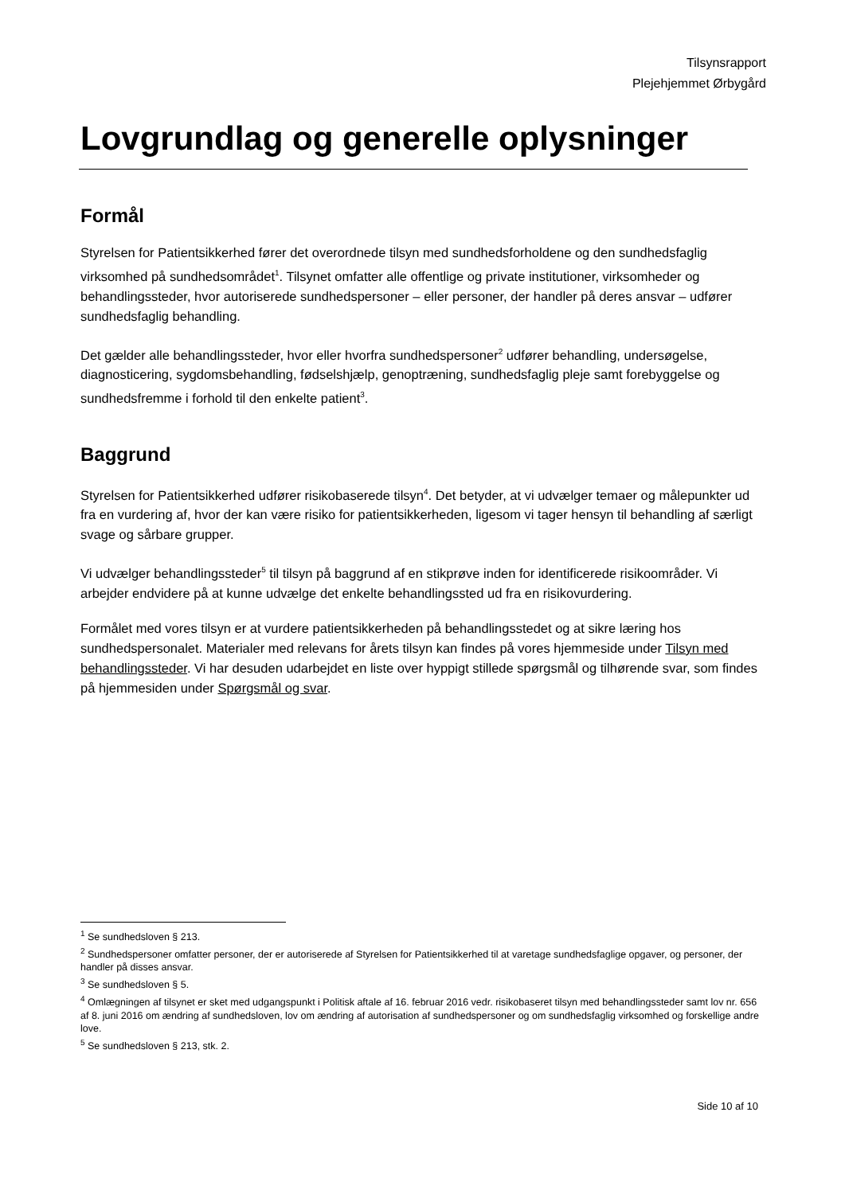Tilsynsrapport
Plejehjemmet Ørbygård
Lovgrundlag og generelle oplysninger
Formål
Styrelsen for Patientsikkerhed fører det overordnede tilsyn med sundhedsforholdene og den sundhedsfaglig virksomhed på sundhedsområdet<sup>1</sup>. Tilsynet omfatter alle offentlige og private institutioner, virksomheder og behandlingssteder, hvor autoriserede sundhedspersoner – eller personer, der handler på deres ansvar – udfører sundhedsfaglig behandling.
Det gælder alle behandlingssteder, hvor eller hvorfra sundhedspersoner<sup>2</sup> udfører behandling, undersøgelse, diagnosticering, sygdomsbehandling, fødselshjælp, genoptræning, sundhedsfaglig pleje samt forebyggelse og sundhedsfremme i forhold til den enkelte patient<sup>3</sup>.
Baggrund
Styrelsen for Patientsikkerhed udfører risikobaserede tilsyn<sup>4</sup>. Det betyder, at vi udvælger temaer og målepunkter ud fra en vurdering af, hvor der kan være risiko for patientsikkerheden, ligesom vi tager hensyn til behandling af særligt svage og sårbare grupper.
Vi udvælger behandlingssteder<sup>5</sup> til tilsyn på baggrund af en stikprøve inden for identificerede risikoområder. Vi arbejder endvidere på at kunne udvælge det enkelte behandlingssted ud fra en risikovurdering.
Formålet med vores tilsyn er at vurdere patientsikkerheden på behandlingsstedet og at sikre læring hos sundhedspersonalet. Materialer med relevans for årets tilsyn kan findes på vores hjemmeside under Tilsyn med behandlingssteder. Vi har desuden udarbejdet en liste over hyppigt stillede spørgsmål og tilhørende svar, som findes på hjemmesiden under Spørgsmål og svar.
<sup>1</sup> Se sundhedsloven § 213.
<sup>2</sup> Sundhedspersoner omfatter personer, der er autoriserede af Styrelsen for Patientsikkerhed til at varetage sundhedsfaglige opgaver, og personer, der handler på disses ansvar.
<sup>3</sup> Se sundhedsloven § 5.
<sup>4</sup> Omlægningen af tilsynet er sket med udgangspunkt i Politisk aftale af 16. februar 2016 vedr. risikobaseret tilsyn med behandlingssteder samt lov nr. 656 af 8. juni 2016 om ændring af sundhedsloven, lov om ændring af autorisation af sundhedspersoner og om sundhedsfaglig virksomhed og forskellige andre love.
<sup>5</sup> Se sundhedsloven § 213, stk. 2.
Side 10 af 10